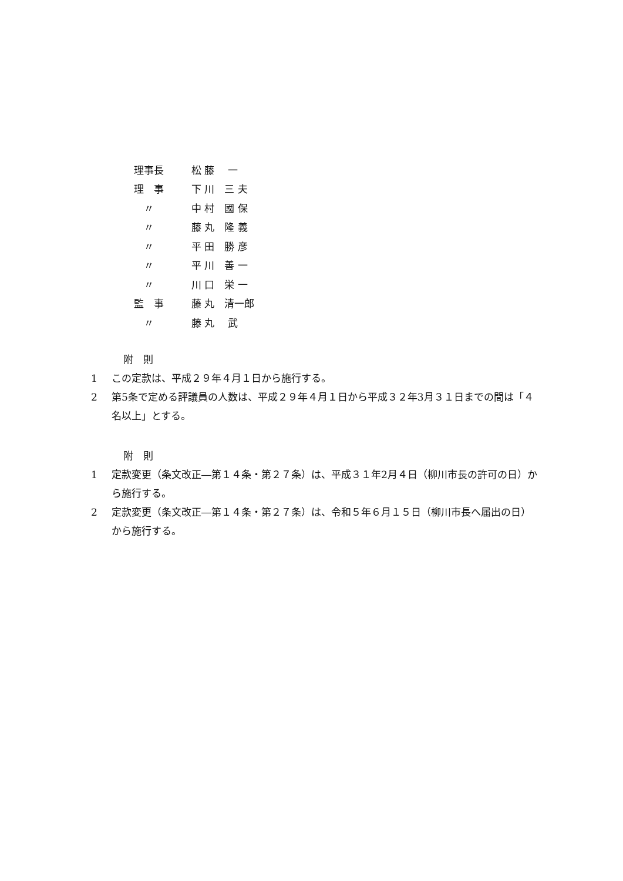| 理事長 | 松 藤 一 |
| 理 事 | 下 川 三 夫 |
| 〃 | 中 村 國 保 |
| 〃 | 藤 丸 隆 義 |
| 〃 | 平 田 勝 彦 |
| 〃 | 平 川 善 一 |
| 〃 | 川 口 栄 一 |
| 監 事 | 藤 丸 清一郎 |
| 〃 | 藤 丸 武 |
附　則
1 この定款は、平成２９年４月１日から施行する。
2 第5条で定める評議員の人数は、平成２９年４月１日から平成３２年3月３１日までの間は「４名以上」とする。
附　則
1 定款変更（条文改正―第１４条・第２７条）は、平成３１年2月４日（柳川市長の許可の日）から施行する。
2 定款変更（条文改正―第１４条・第２７条）は、令和５年６月１５日（柳川市長へ届出の日）から施行する。